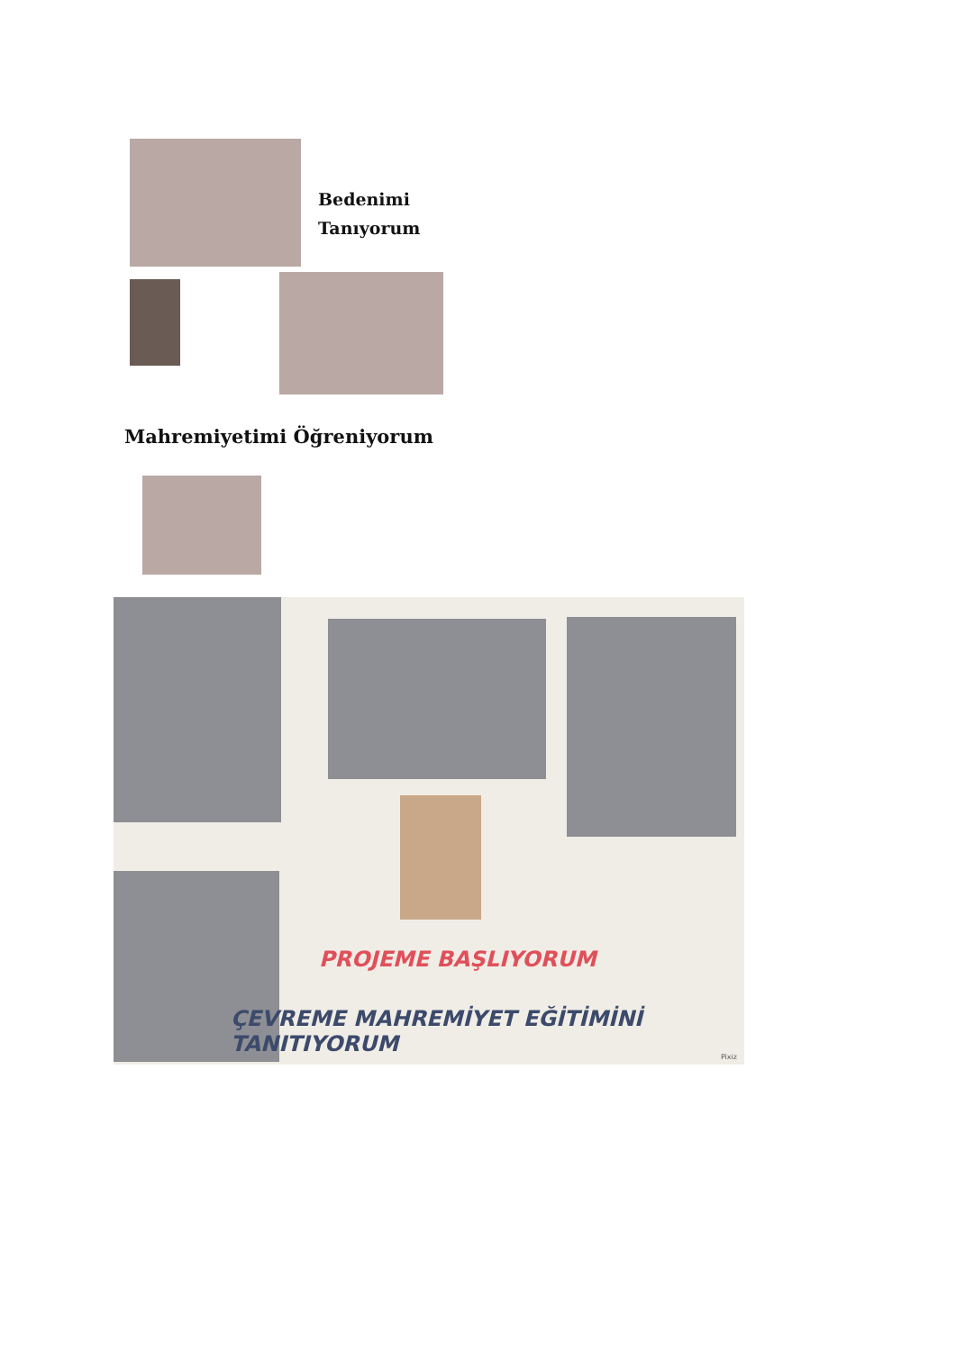Bedenimi
Tanıyorum
Mahremiyetimi Öğreniyorum
PROJEME BAŞLIYORUM
ÇEVREME MAHREMİYET EĞİTİMİNİ TANITIYORUM
Pixiz